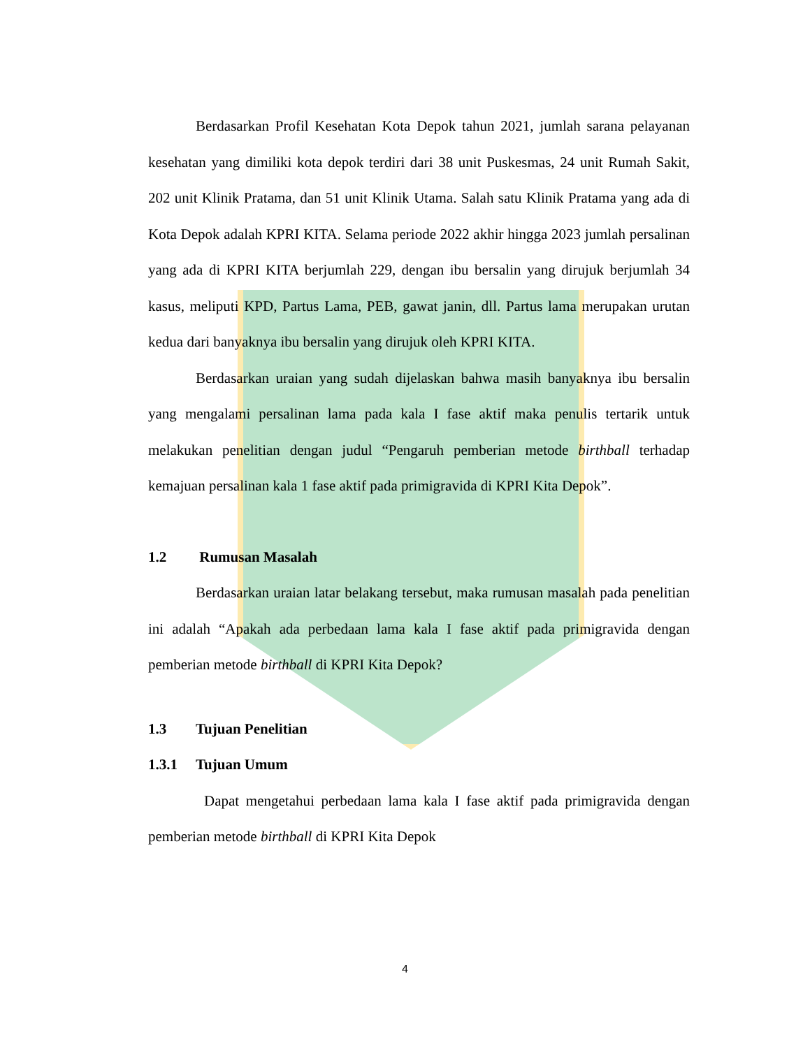Berdasarkan Profil Kesehatan Kota Depok tahun 2021, jumlah sarana pelayanan kesehatan yang dimiliki kota depok terdiri dari 38 unit Puskesmas, 24 unit Rumah Sakit, 202 unit Klinik Pratama, dan 51 unit Klinik Utama. Salah satu Klinik Pratama yang ada di Kota Depok adalah KPRI KITA. Selama periode 2022 akhir hingga 2023 jumlah persalinan yang ada di KPRI KITA berjumlah 229, dengan ibu bersalin yang dirujuk berjumlah 34 kasus, meliputi KPD, Partus Lama, PEB, gawat janin, dll. Partus lama merupakan urutan kedua dari banyaknya ibu bersalin yang dirujuk oleh KPRI KITA.
Berdasarkan uraian yang sudah dijelaskan bahwa masih banyaknya ibu bersalin yang mengalami persalinan lama pada kala I fase aktif maka penulis tertarik untuk melakukan penelitian dengan judul “Pengaruh pemberian metode birthball terhadap kemajuan persalinan kala 1 fase aktif pada primigravida di KPRI Kita Depok”.
1.2 Rumusan Masalah
Berdasarkan uraian latar belakang tersebut, maka rumusan masalah pada penelitian ini adalah “Apakah ada perbedaan lama kala I fase aktif pada primigravida dengan pemberian metode birthball di KPRI Kita Depok?
1.3 Tujuan Penelitian
1.3.1 Tujuan Umum
Dapat mengetahui perbedaan lama kala I fase aktif pada primigravida dengan pemberian metode birthball di KPRI Kita Depok
4